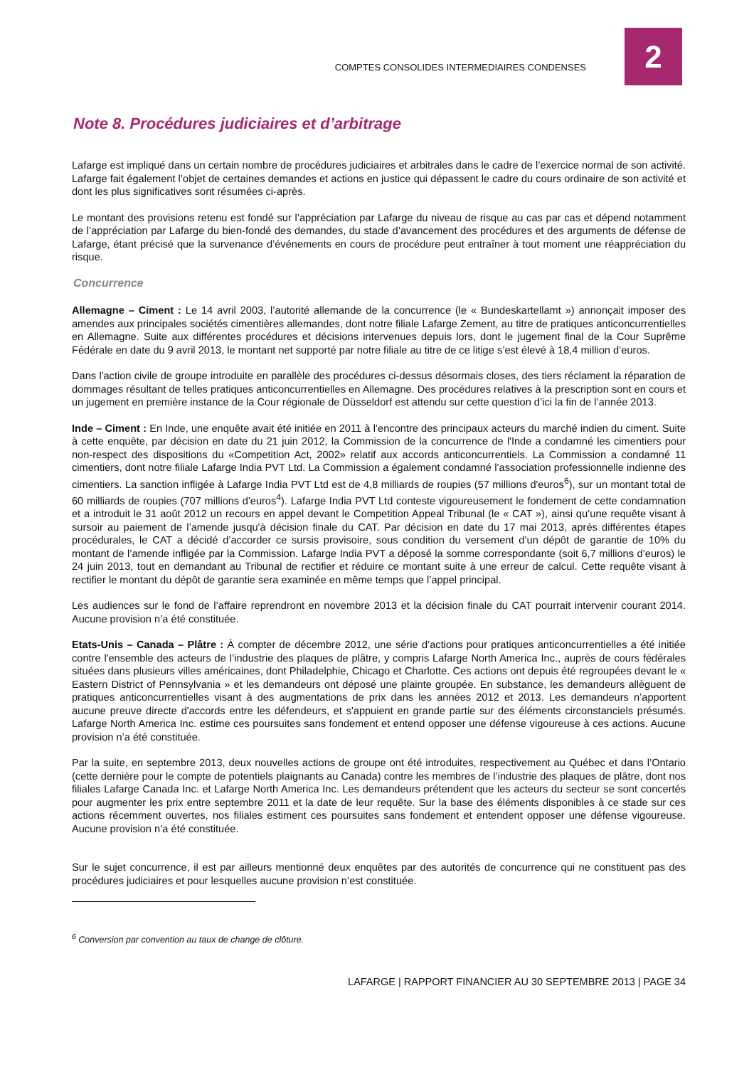2
COMPTES CONSOLIDES INTERMEDIAIRES CONDENSES
Note 8. Procédures judiciaires et d’arbitrage
Lafarge est impliqué dans un certain nombre de procédures judiciaires et arbitrales dans le cadre de l’exercice normal de son activité. Lafarge fait également l’objet de certaines demandes et actions en justice qui dépassent le cadre du cours ordinaire de son activité et dont les plus significatives sont résumées ci-après.
Le montant des provisions retenu est fondé sur l’appréciation par Lafarge du niveau de risque au cas par cas et dépend notamment de l’appréciation par Lafarge du bien-fondé des demandes, du stade d’avancement des procédures et des arguments de défense de Lafarge, étant précisé que la survenance d’événements en cours de procédure peut entraîner à tout moment une réappréciation du risque.
Concurrence
Allemagne – Ciment : Le 14 avril 2003, l’autorité allemande de la concurrence (le « Bundeskartellamt ») annonçait imposer des amendes aux principales sociétés cimentières allemandes, dont notre filiale Lafarge Zement, au titre de pratiques anticoncurrentielles en Allemagne. Suite aux différentes procédures et décisions intervenues depuis lors, dont le jugement final de la Cour Suprême Fédérale en date du 9 avril 2013, le montant net supporté par notre filiale au titre de ce litige s’est élevé à 18,4 million d’euros.
Dans l'action civile de groupe introduite en parallèle des procédures ci-dessus désormais closes, des tiers réclament la réparation de dommages résultant de telles pratiques anticoncurrentielles en Allemagne. Des procédures relatives à la prescription sont en cours et un jugement en première instance de la Cour régionale de Düsseldorf est attendu sur cette question d’ici la fin de l’année 2013.
Inde – Ciment : En Inde, une enquête avait été initiée en 2011 à l’encontre des principaux acteurs du marché indien du ciment. Suite à cette enquête, par décision en date du 21 juin 2012, la Commission de la concurrence de l'Inde a condamné les cimentiers pour non-respect des dispositions du «Competition Act, 2002» relatif aux accords anticoncurrentiels. La Commission a condamné 11 cimentiers, dont notre filiale Lafarge India PVT Ltd. La Commission a également condamné l’association professionnelle indienne des cimentiers. La sanction infligée à Lafarge India PVT Ltd est de 4,8 milliards de roupies (57 millions d'euros<sup>6</sup>), sur un montant total de 60 milliards de roupies (707 millions d'euros<sup>4</sup>). Lafarge India PVT Ltd conteste vigoureusement le fondement de cette condamnation et a introduit le 31 août 2012 un recours en appel devant le Competition Appeal Tribunal (le « CAT »), ainsi qu’une requête visant à sursoir au paiement de l’amende jusqu'à décision finale du CAT. Par décision en date du 17 mai 2013, après différentes étapes procédurales, le CAT a décidé d’accorder ce sursis provisoire, sous condition du versement d’un dépôt de garantie de 10% du montant de l’amende infligée par la Commission. Lafarge India PVT a déposé la somme correspondante (soit 6,7 millions d’euros) le 24 juin 2013, tout en demandant au Tribunal de rectifier et réduire ce montant suite à une erreur de calcul. Cette requête visant à rectifier le montant du dépôt de garantie sera examinée en même temps que l’appel principal.
Les audiences sur le fond de l’affaire reprendront en novembre 2013 et la décision finale du CAT pourrait intervenir courant 2014. Aucune provision n’a été constituée.
Etats-Unis – Canada – Plâtre : À compter de décembre 2012, une série d’actions pour pratiques anticoncurrentielles a été initiée contre l'ensemble des acteurs de l’industrie des plaques de plâtre, y compris Lafarge North America Inc., auprès de cours fédérales situées dans plusieurs villes américaines, dont Philadelphie, Chicago et Charlotte. Ces actions ont depuis été regroupées devant le « Eastern District of Pennsylvania » et les demandeurs ont déposé une plainte groupée. En substance, les demandeurs allèguent de pratiques anticoncurrentielles visant à des augmentations de prix dans les années 2012 et 2013. Les demandeurs n’apportent aucune preuve directe d'accords entre les défendeurs, et s'appuient en grande partie sur des éléments circonstanciels présumés. Lafarge North America Inc. estime ces poursuites sans fondement et entend opposer une défense vigoureuse à ces actions. Aucune provision n’a été constituée.
Par la suite, en septembre 2013, deux nouvelles actions de groupe ont été introduites, respectivement au Québec et dans l’Ontario (cette dernière pour le compte de potentiels plaignants au Canada) contre les membres de l’industrie des plaques de plâtre, dont nos filiales Lafarge Canada Inc. et Lafarge North America Inc. Les demandeurs prétendent que les acteurs du secteur se sont concertés pour augmenter les prix entre septembre 2011 et la date de leur requête. Sur la base des éléments disponibles à ce stade sur ces actions récemment ouvertes, nos filiales estiment ces poursuites sans fondement et entendent opposer une défense vigoureuse. Aucune provision n’a été constituée.
Sur le sujet concurrence, il est par ailleurs mentionné deux enquêtes par des autorités de concurrence qui ne constituent pas des procédures judiciaires et pour lesquelles aucune provision n’est constituée.
<sup>6</sup> Conversion par convention au taux de change de clôture.
LAFARGE | RAPPORT FINANCIER AU 30 SEPTEMBRE 2013 | PAGE 34